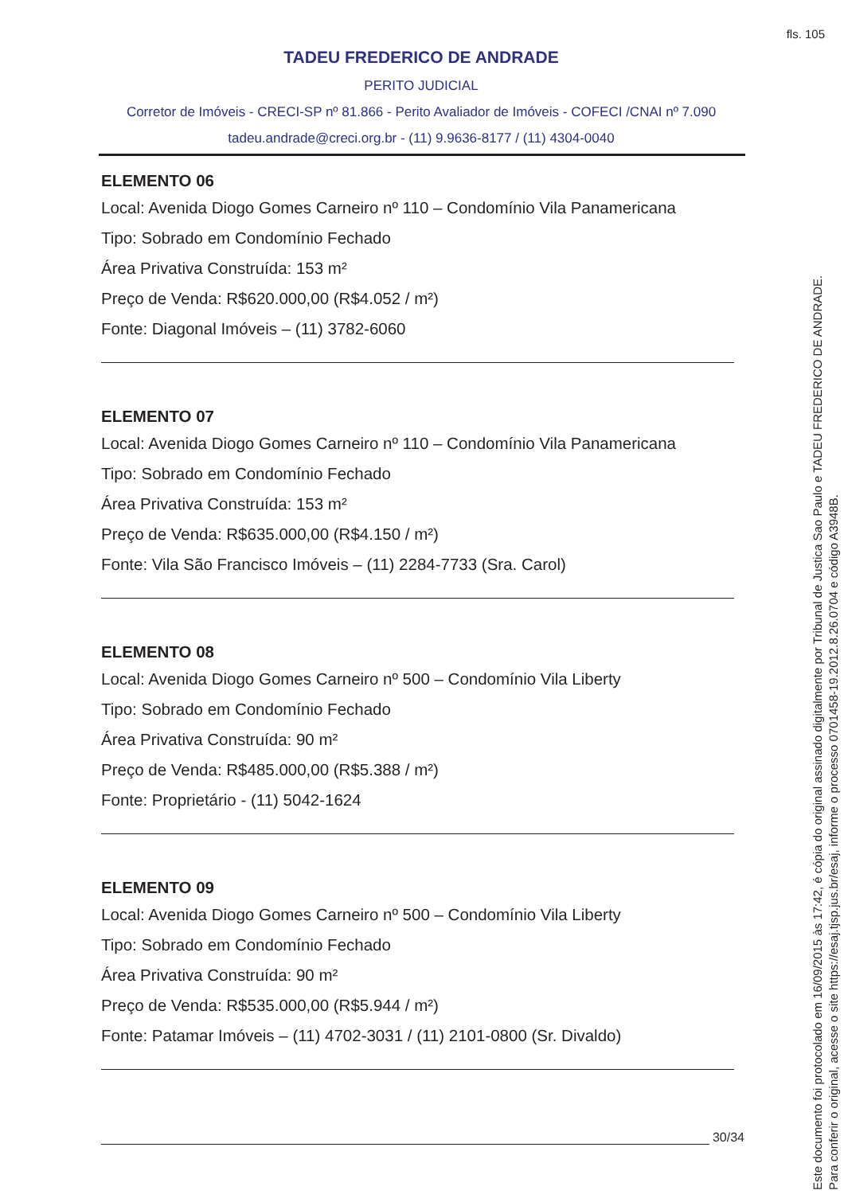fls. 105
TADEU FREDERICO DE ANDRADE
PERITO JUDICIAL
Corretor de Imóveis - CRECI-SP nº 81.866 - Perito Avaliador de Imóveis - COFECI /CNAI nº 7.090
tadeu.andrade@creci.org.br - (11) 9.9636-8177 / (11) 4304-0040
ELEMENTO 06
Local: Avenida Diogo Gomes Carneiro nº 110 – Condomínio Vila Panamericana
Tipo: Sobrado em Condomínio Fechado
Área Privativa Construída: 153 m²
Preço de Venda: R$620.000,00 (R$4.052 / m²)
Fonte: Diagonal Imóveis – (11) 3782-6060
ELEMENTO 07
Local: Avenida Diogo Gomes Carneiro nº 110 – Condomínio Vila Panamericana
Tipo: Sobrado em Condomínio Fechado
Área Privativa Construída: 153 m²
Preço de Venda: R$635.000,00 (R$4.150 / m²)
Fonte: Vila São Francisco Imóveis – (11) 2284-7733 (Sra. Carol)
ELEMENTO 08
Local: Avenida Diogo Gomes Carneiro nº 500 – Condomínio Vila Liberty
Tipo: Sobrado em Condomínio Fechado
Área Privativa Construída: 90 m²
Preço de Venda: R$485.000,00 (R$5.388 / m²)
Fonte: Proprietário - (11) 5042-1624
ELEMENTO 09
Local: Avenida Diogo Gomes Carneiro nº 500 – Condomínio Vila Liberty
Tipo: Sobrado em Condomínio Fechado
Área Privativa Construída: 90 m²
Preço de Venda: R$535.000,00 (R$5.944 / m²)
Fonte: Patamar Imóveis – (11) 4702-3031 / (11) 2101-0800 (Sr. Divaldo)
30/34
Este documento foi protocolado em 16/09/2015 às 17:42, é cópia do original assinado digitalmente por Tribunal de Justica Sao Paulo e TADEU FREDERICO DE ANDRADE.
Para conferir o original, acesse o site https://esaj.tjsp.jus.br/esaj, informe o processo 0701458-19.2012.8.26.0704 e código A3948B.